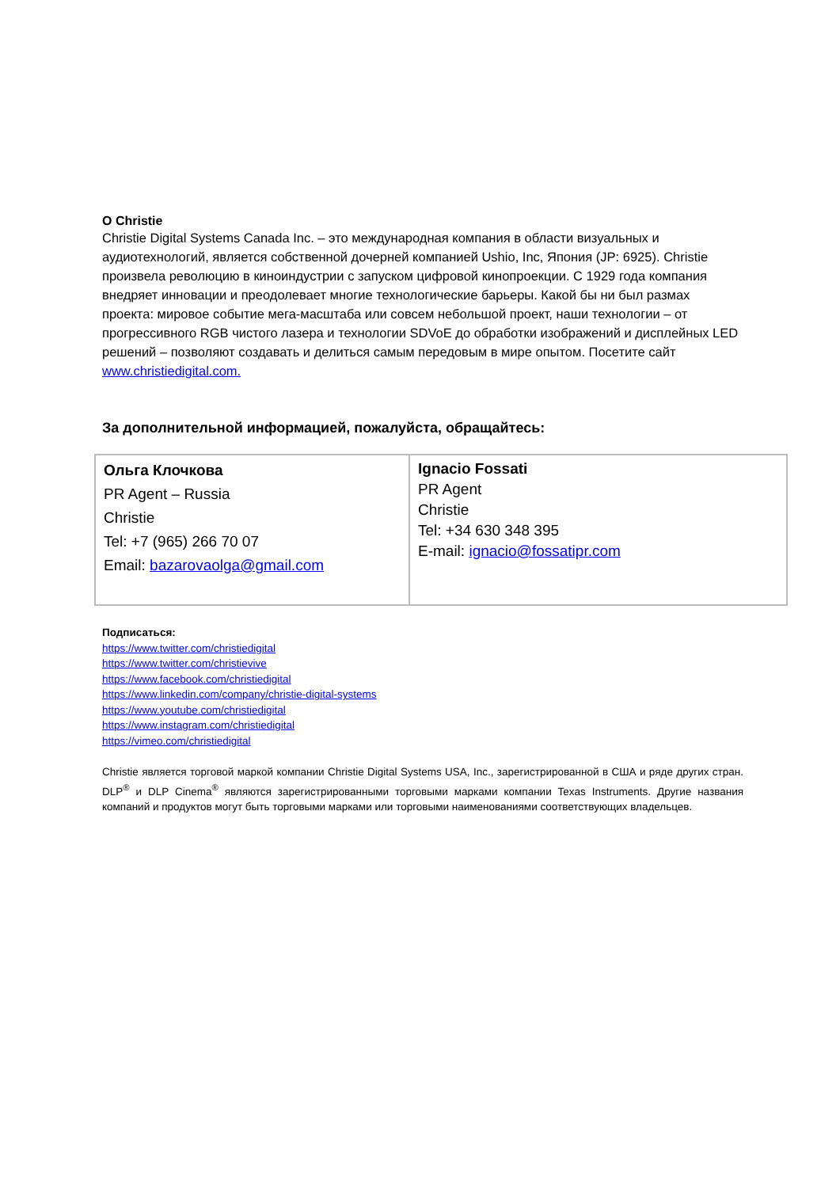О Christie
Christie Digital Systems Canada Inc. – это международная компания в области визуальных и аудиотехнологий, является собственной дочерней компанией Ushio, Inc, Япония (JP: 6925). Christie произвела революцию в киноиндустрии с запуском цифровой кинопроекции. С 1929 года компания внедряет инновации и преодолевает многие технологические барьеры. Какой бы ни был размах проекта: мировое событие мега-масштаба или совсем небольшой проект, наши технологии – от прогрессивного RGB чистого лазера и технологии SDVoE до обработки изображений и дисплейных LED решений – позволяют создавать и делиться самым передовым в мире опытом. Посетите сайт www.christiedigital.com.
За дополнительной информацией, пожалуйста, обращайтесь:
| Ольга Клочкова PR Agent – Russia Christie Tel: +7 (965) 266 70 07 Email: bazarovaolga@gmail.com | Ignacio Fossati PR Agent Christie Tel: +34 630 348 395 E-mail: ignacio@fossatipr.com |
Подписаться:
https://www.twitter.com/christiedigital
https://www.twitter.com/christievive
https://www.facebook.com/christiedigital
https://www.linkedin.com/company/christie-digital-systems
https://www.youtube.com/christiedigital
https://www.instagram.com/christiedigital
https://vimeo.com/christiedigital
Christie является торговой маркой компании Christie Digital Systems USA, Inc., зарегистрированной в США и ряде других стран. DLP<sup>®</sup> и DLP Cinema<sup>®</sup> являются зарегистрированными торговыми марками компании Texas Instruments. Другие названия компаний и продуктов могут быть торговыми марками или торговыми наименованиями соответствующих владельцев.